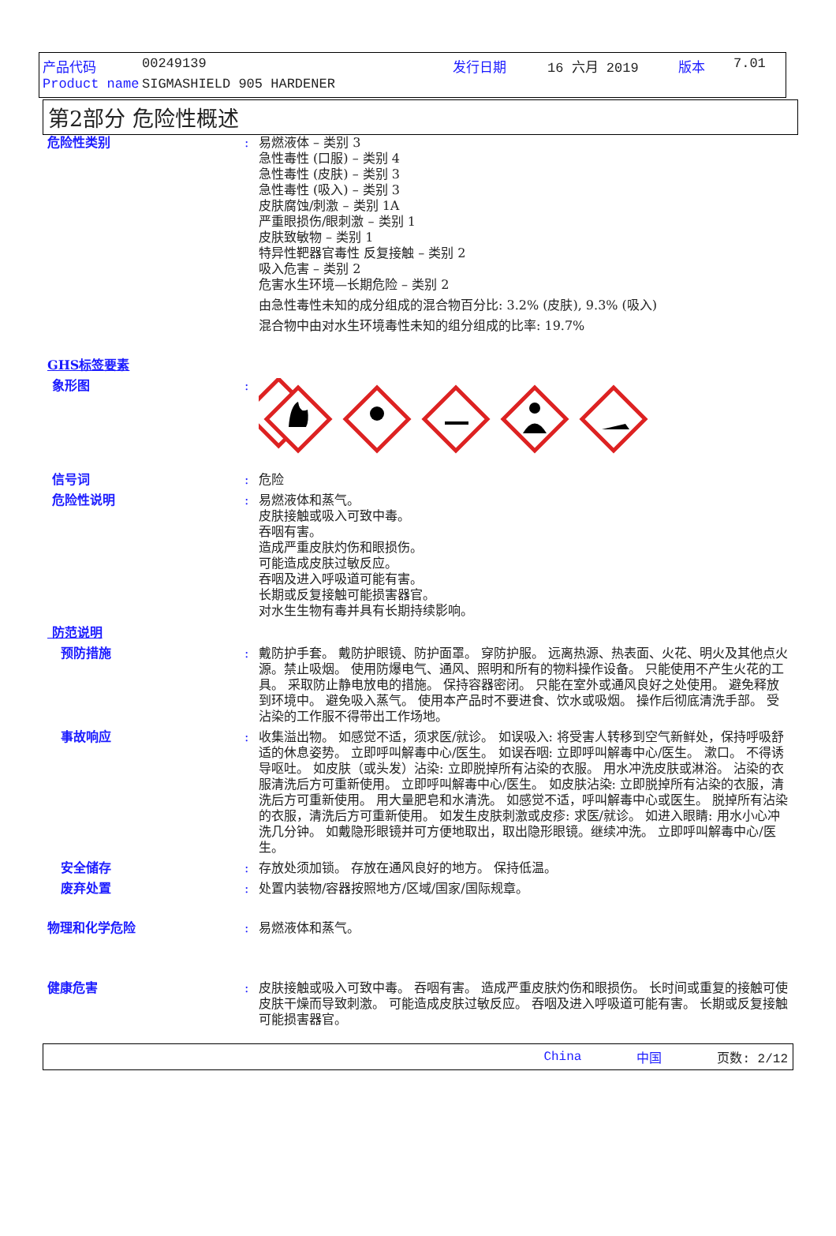产品代码 00249139 发行日期 16 六月 2019 版本 7.01
Product name SIGMASHIELD 905 HARDENER
第2部分 危险性概述
危险性类别 : 易燃液体 – 类别 3
急性毒性 (口服) – 类别 4
急性毒性 (皮肤) – 类别 3
急性毒性 (吸入) – 类别 3
皮肤腐蚀/刺激 – 类别 1A
严重眼损伤/眼刺激 – 类别 1
皮肤致敏物 – 类别 1
特异性靶器官毒性 反复接触 – 类别 2
吸入危害 – 类别 2
危害水生环境—长期危险 – 类别 2
由急性毒性未知的成分组成的混合物百分比: 3.2% (皮肤), 9.3% (吸入)
混合物中由对水生环境毒性未知的组分组成的比率: 19.7%
GHS标签要素
象形图 :
信号词 : 危险
危险性说明 : 易燃液体和蒸气。
皮肤接触或吸入可致中毒。
吞咽有害。
造成严重皮肤灼伤和眼损伤。
可能造成皮肤过敏反应。
吞咽及进入呼吸道可能有害。
长期或反复接触可能损害器官。
对水生生物有毒并具有长期持续影响。
防范说明
预防措施 : 戴防护手套。 戴防护眼镜、防护面罩。 穿防护服。 远离热源、热表面、火花、明火及其他点火源。禁止吸烟。 使用防爆电气、通风、照明和所有的物料操作设备。 只能使用不产生火花的工具。 采取防止静电放电的措施。 保持容器密闭。 只能在室外或通风良好之处使用。 避免释放到环境中。 避免吸入蒸气。 使用本产品时不要进食、饮水或吸烟。 操作后彻底清洗手部。 受沾染的工作服不得带出工作场地。
事故响应 : 收集溢出物。 如感觉不适，须求医/就诊。 如误吸入: 将受害人转移到空气新鲜处，保持呼吸舒适的休息姿势。 立即呼叫解毒中心/医生。 如误吞咽: 立即呼叫解毒中心/医生。 漱口。 不得诱导呕吐。 如皮肤（或头发）沾染: 立即脱掉所有沾染的衣服。 用水冲洗皮肤或淋浴。 沾染的衣服清洗后方可重新使用。 立即呼叫解毒中心/医生。 如皮肤沾染: 立即脱掉所有沾染的衣服，清洗后方可重新使用。 用大量肥皂和水清洗。 如感觉不适，呼叫解毒中心或医生。 脱掉所有沾染的衣服，清洗后方可重新使用。 如发生皮肤刺激或皮疹: 求医/就诊。 如进入眼睛: 用水小心冲洗几分钟。 如戴隐形眼镜并可方便地取出，取出隐形眼镜。继续冲洗。 立即呼叫解毒中心/医生。
安全储存 : 存放处须加锁。 存放在通风良好的地方。 保持低温。
废弃处置 : 处置内装物/容器按照地方/区域/国家/国际规章。
物理和化学危险 : 易燃液体和蒸气。
健康危害 : 皮肤接触或吸入可致中毒。 吞咽有害。 造成严重皮肤灼伤和眼损伤。 长时间或重复的接触可使皮肤干燥而导致刺激。 可能造成皮肤过敏反应。 吞咽及进入呼吸道可能有害。 长期或反复接触可能损害器官。
China 中国 页数: 2/12